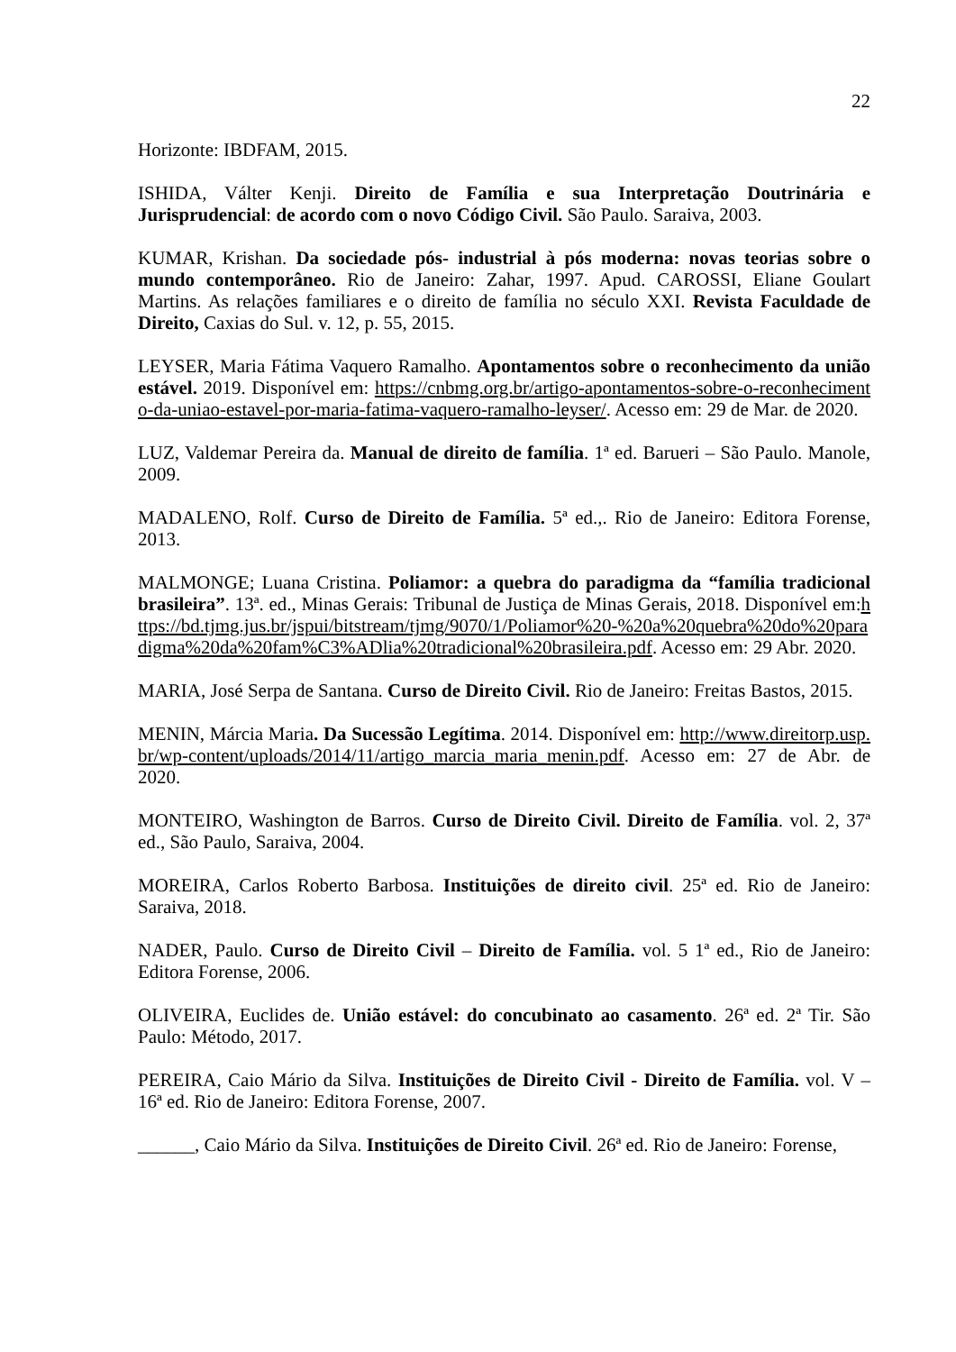22
Horizonte: IBDFAM, 2015.
ISHIDA, Válter Kenji. Direito de Família e sua Interpretação Doutrinária e Jurisprudencial: de acordo com o novo Código Civil. São Paulo. Saraiva, 2003.
KUMAR, Krishan. Da sociedade pós- industrial à pós moderna: novas teorias sobre o mundo contemporâneo. Rio de Janeiro: Zahar, 1997. Apud. CAROSSI, Eliane Goulart Martins. As relações familiares e o direito de família no século XXI. Revista Faculdade de Direito, Caxias do Sul. v. 12, p. 55, 2015.
LEYSER, Maria Fátima Vaquero Ramalho. Apontamentos sobre o reconhecimento da união estável. 2019. Disponível em: https://cnbmg.org.br/artigo-apontamentos-sobre-o-reconhecimento-da-uniao-estavel-por-maria-fatima-vaquero-ramalho-leyser/. Acesso em: 29 de Mar. de 2020.
LUZ, Valdemar Pereira da. Manual de direito de família. 1ª ed. Barueri – São Paulo. Manole, 2009.
MADALENO, Rolf. Curso de Direito de Família. 5ª ed.,. Rio de Janeiro: Editora Forense, 2013.
MALMONGE; Luana Cristina. Poliamor: a quebra do paradigma da “família tradicional brasileira”. 13ª. ed., Minas Gerais: Tribunal de Justiça de Minas Gerais, 2018. Disponível em:https://bd.tjmg.jus.br/jspui/bitstream/tjmg/9070/1/Poliamor%20-%20a%20quebra%20do%20paradigma%20da%20fam%C3%ADlia%20tradicional%20brasileira.pdf. Acesso em: 29 Abr. 2020.
MARIA, José Serpa de Santana. Curso de Direito Civil. Rio de Janeiro: Freitas Bastos, 2015.
MENIN, Márcia Maria. Da Sucessão Legítima. 2014. Disponível em: http://www.direitorp.usp.br/wp-content/uploads/2014/11/artigo_marcia_maria_menin.pdf. Acesso em: 27 de Abr. de 2020.
MONTEIRO, Washington de Barros. Curso de Direito Civil. Direito de Família. vol. 2, 37ª ed., São Paulo, Saraiva, 2004.
MOREIRA, Carlos Roberto Barbosa. Instituições de direito civil. 25ª ed. Rio de Janeiro: Saraiva, 2018.
NADER, Paulo. Curso de Direito Civil – Direito de Família. vol. 5 1ª ed., Rio de Janeiro: Editora Forense, 2006.
OLIVEIRA, Euclides de. União estável: do concubinato ao casamento. 26ª ed. 2ª Tir. São Paulo: Método, 2017.
PEREIRA, Caio Mário da Silva. Instituições de Direito Civil - Direito de Família. vol. V – 16ª ed. Rio de Janeiro: Editora Forense, 2007.
______, Caio Mário da Silva. Instituições de Direito Civil. 26ª ed. Rio de Janeiro: Forense,